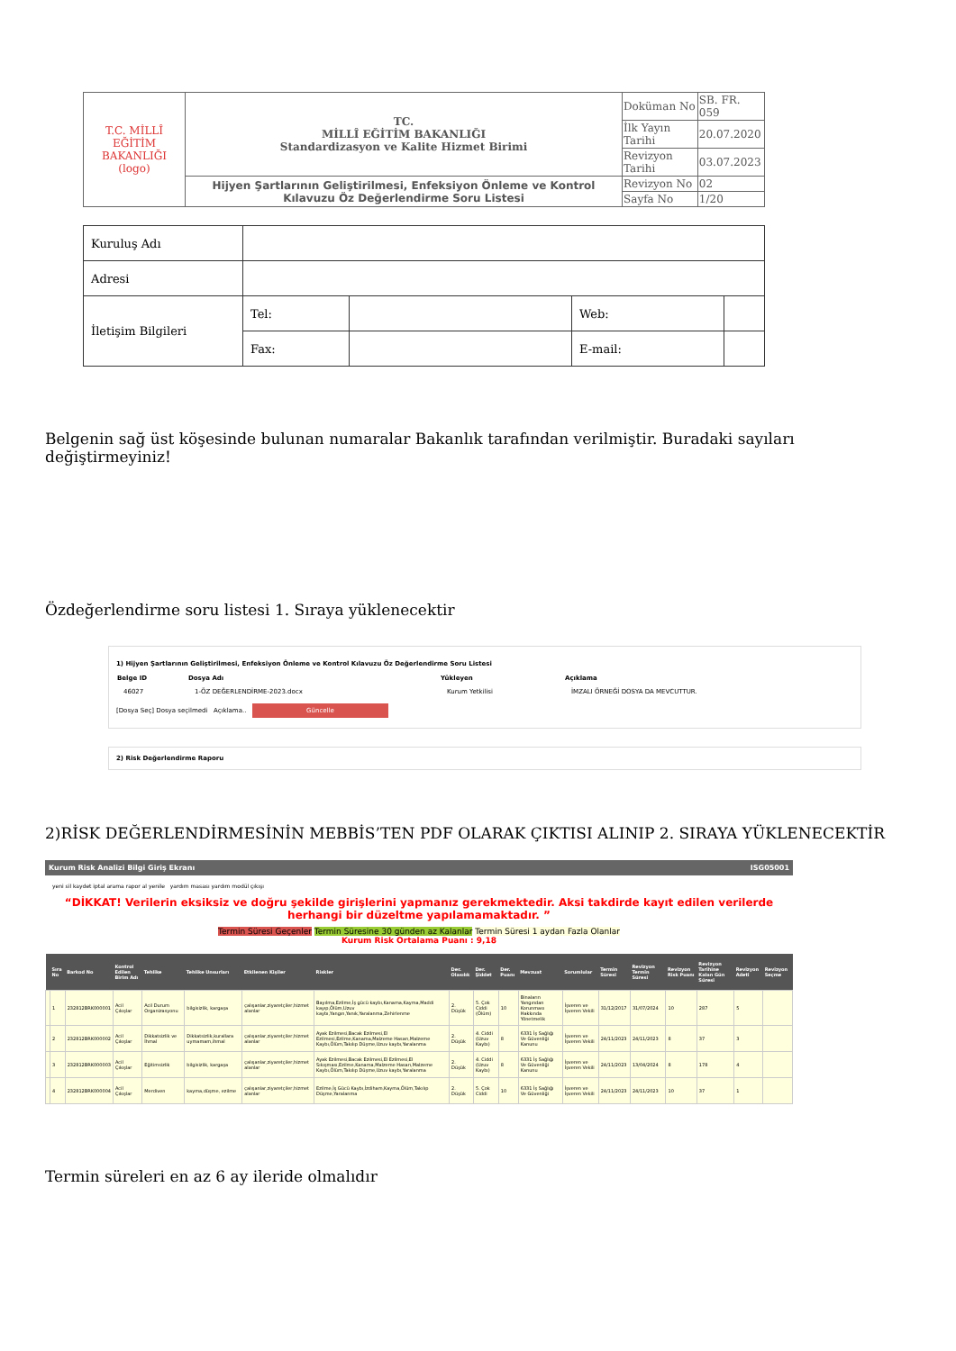| T.C. MİLLÎ EĞİTİM BAKANLIĞI (logo) | TC. MİLLÎ EĞİTİM BAKANLIĞI Standardizasyon ve Kalite Hizmet Birimi | Doküman No | SB. FR. 059 |
| | | İlk Yayın Tarihi | 20.07.2020 |
| | | Revizyon Tarihi | 03.07.2023 |
| | Hijyen Şartlarının Geliştirilmesi, Enfeksiyon Önleme ve Kontrol Kılavuzu Öz Değerlendirme Soru Listesi | Revizyon No | 02 |
| | | Sayfa No | 1/20 |
| Kuruluş Adı | | | | |
| Adresi | | | | |
| İletişim Bilgileri | Tel: | | Web: | |
| | Fax: | | E-mail: | |
Belgenin sağ üst köşesinde bulunan numaralar Bakanlık tarafından verilmiştir. Buradaki sayıları değiştirmeyiniz!
Özdeğerlendirme soru listesi 1. Sıraya yüklenecektir
1) Hijyen Şartlarının Geliştirilmesi, Enfeksiyon Önleme ve Kontrol Kılavuzu Öz Değerlendirme Soru Listesi
| Belge ID | Dosya Adı | Yükleyen | Açıklama |
| --- | --- | --- | --- |
| 46027 | 1-ÖZ DEĞERLENDİRME-2023.docx | Kurum Yetkilisi | İMZALI ÖRNEĞİ DOSYA DA MEVCUTTUR. |
[Dosya Seç] Dosya seçilmedi Açıklama.. Güncelle
2) Risk Değerlendirme Raporu
2)RİSK DEĞERLENDİRMESİNİN MEBBİS’TEN PDF OLARAK ÇIKTISI ALINIP 2. SIRAYA YÜKLENECEKTİR
Kurum Risk Analizi Bilgi Giriş Ekranı ISG05001
yeni sil kaydet iptal arama rapor al yenile yardım masası yardım modül çıkışı
“DİKKAT! Verilerin eksiksiz ve doğru şekilde girişlerini yapmanız gerekmektedir. Aksi takdirde kayıt edilen verilerde herhangi bir düzeltme yapılamamaktadır. ”
Termin Süresi Geçenler Termin Süresine 30 günden az Kalanlar Termin Süresi 1 aydan Fazla Olanlar
Kurum Risk Ortalama Puanı : 9,18
| | Sıra No | Barkod No | Kontrol Edilen Birim Adı | Tehlike | Tehlike Unsurları | Etkilenen Kişiler | Riskler | Der. Olasılık | Der. Şiddet | Der. Puanı | Mevzuat | Sorumlular | Termin Süresi | Revizyon Termin Süresi | Revizyon Risk Puanı | Revizyon Tarihine Kalan Gün Süresi | Revizyon Adeti | Revizyon Seçme |
| --- | --- | --- | --- | --- | --- | --- | --- | --- | --- | --- | --- | --- | --- | --- | --- | --- | --- | --- |
| | 1 | 232812BRK000001 | Acil Çıkışlar | Acil Durum Organizasyonu | bilgisizlik, kargaşa | çalışanlar,ziyaretçiler,hizmet alanlar | Bayılma,Ezilme,İş gücü kaybı,Kanama,Kayma,Maddi kayıp,Ölüm,Uzuv kaybı,Yangın,Yanık,Yaralanma,Zehirlenme | 2. Düşük | 5. Çok Ciddi (Ölüm) | 10 | Binaların Yangından Korunması Hakkında Yönetmelik | İşveren ve İşveren Vekili | 31/12/2017 | 31/07/2024 | 10 | 287 | 5 | |
| | 2 | 232812BRK000002 | Acil Çıkışlar | Dikkatsizlik ve İhmal | Dikkatsizlik,kurallara uymamam,ihmal | çalışanlar,ziyaretçiler,hizmet alanlar | Ayak Ezilmesi,Bacak Ezilmesi,El Ezilmesi,Ezilme,Kanama,Malzeme Hasarı,Malzeme Kaybı,Ölüm,Takılıp Düşme,Uzuv kaybı,Yaralanma | 2. Düşük | 4. Ciddi (Uzuv Kaybı) | 8 | 6331 İş Sağlığı Ve Güvenliği Kanunu | İşveren ve İşveren Vekili | 24/11/2023 | 24/11/2023 | 8 | 37 | 3 | |
| | 3 | 232812BRK000003 | Acil Çıkışlar | Eğitimsizlik | bilgisizlik, kargaşa | çalışanlar,ziyaretçiler,hizmet alanlar | Ayak Ezilmesi,Bacak Ezilmesi,El Ezilmesi,El Sıkışması,Ezilme,Kanama,Malzeme Hasarı,Malzeme Kaybı,Ölüm,Takılıp Düşme,Uzuv kaybı,Yaralanma | 2. Düşük | 4. Ciddi (Uzuv Kaybı) | 8 | 6331 İş Sağlığı Ve Güvenliği Kanunu | İşveren ve İşveren Vekili | 24/11/2023 | 13/04/2024 | 8 | 178 | 4 | |
| | 4 | 232812BRK000004 | Acil Çıkışlar | Merdiven | kayma,düşme, ezilme | çalışanlar,ziyaretçiler,hizmet alanlar | Ezilme,İş Gücü Kaybı,İzdiham,Kayma,Ölüm,Takılıp Düşme,Yaralanma | 2. Düşük | 5. Çok Ciddi | 10 | 6331 İş Sağlığı Ve Güvenliği | İşveren ve İşveren Vekili | 24/11/2023 | 24/11/2023 | 10 | 37 | 1 | |
Termin süreleri en az 6 ay ileride olmalıdır